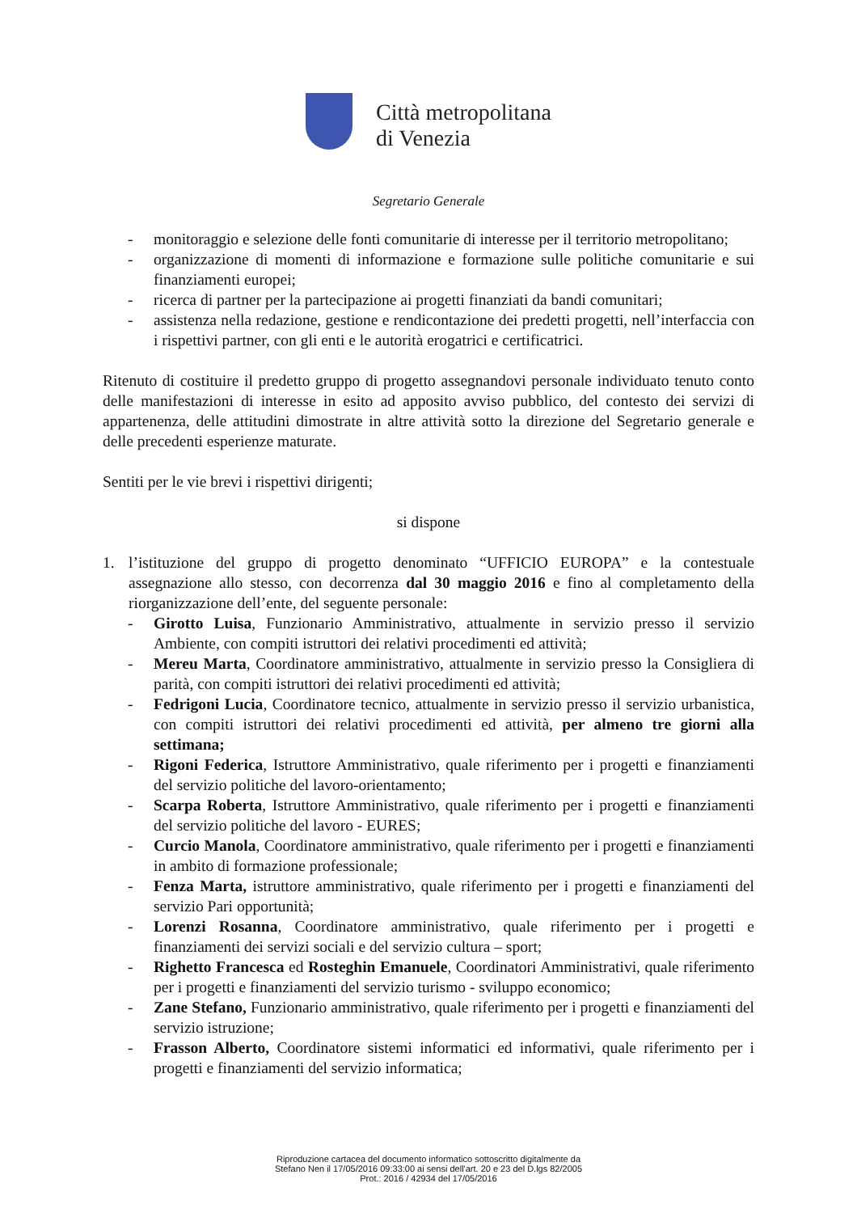Città metropolitana
di Venezia
Segretario Generale
- monitoraggio e selezione delle fonti comunitarie di interesse per il territorio metropolitano;
- organizzazione di momenti di informazione e formazione sulle politiche comunitarie e sui finanziamenti europei;
- ricerca di partner per la partecipazione ai progetti finanziati da bandi comunitari;
- assistenza nella redazione, gestione e rendicontazione dei predetti progetti, nell’interfaccia con i rispettivi partner, con gli enti e le autorità erogatrici e certificatrici.
Ritenuto di costituire il predetto gruppo di progetto assegnandovi personale individuato tenuto conto delle manifestazioni di interesse in esito ad apposito avviso pubblico, del contesto dei servizi di appartenenza, delle attitudini dimostrate in altre attività sotto la direzione del Segretario generale e delle precedenti esperienze maturate.
Sentiti per le vie brevi i rispettivi dirigenti;
si dispone
1. l’istituzione del gruppo di progetto denominato “UFFICIO EUROPA” e la contestuale assegnazione allo stesso, con decorrenza dal 30 maggio 2016 e fino al completamento della riorganizzazione dell’ente, del seguente personale:
- Girotto Luisa, Funzionario Amministrativo, attualmente in servizio presso il servizio Ambiente, con compiti istruttori dei relativi procedimenti ed attività;
- Mereu Marta, Coordinatore amministrativo, attualmente in servizio presso la Consigliera di parità, con compiti istruttori dei relativi procedimenti ed attività;
- Fedrigoni Lucia, Coordinatore tecnico, attualmente in servizio presso il servizio urbanistica, con compiti istruttori dei relativi procedimenti ed attività, per almeno tre giorni alla settimana;
- Rigoni Federica, Istruttore Amministrativo, quale riferimento per i progetti e finanziamenti del servizio politiche del lavoro-orientamento;
- Scarpa Roberta, Istruttore Amministrativo, quale riferimento per i progetti e finanziamenti del servizio politiche del lavoro - EURES;
- Curcio Manola, Coordinatore amministrativo, quale riferimento per i progetti e finanziamenti in ambito di formazione professionale;
- Fenza Marta, istruttore amministrativo, quale riferimento per i progetti e finanziamenti del servizio Pari opportunità;
- Lorenzi Rosanna, Coordinatore amministrativo, quale riferimento per i progetti e finanziamenti dei servizi sociali e del servizio cultura – sport;
- Righetto Francesca ed Rosteghin Emanuele, Coordinatori Amministrativi, quale riferimento per i progetti e finanziamenti del servizio turismo - sviluppo economico;
- Zane Stefano, Funzionario amministrativo, quale riferimento per i progetti e finanziamenti del servizio istruzione;
- Frasson Alberto, Coordinatore sistemi informatici ed informativi, quale riferimento per i progetti e finanziamenti del servizio informatica;
Riproduzione cartacea del documento informatico sottoscritto digitalmente da
Stefano Nen il 17/05/2016 09:33:00 ai sensi dell'art. 20 e 23 del D.lgs 82/2005
Prot.: 2016 / 42934 del 17/05/2016